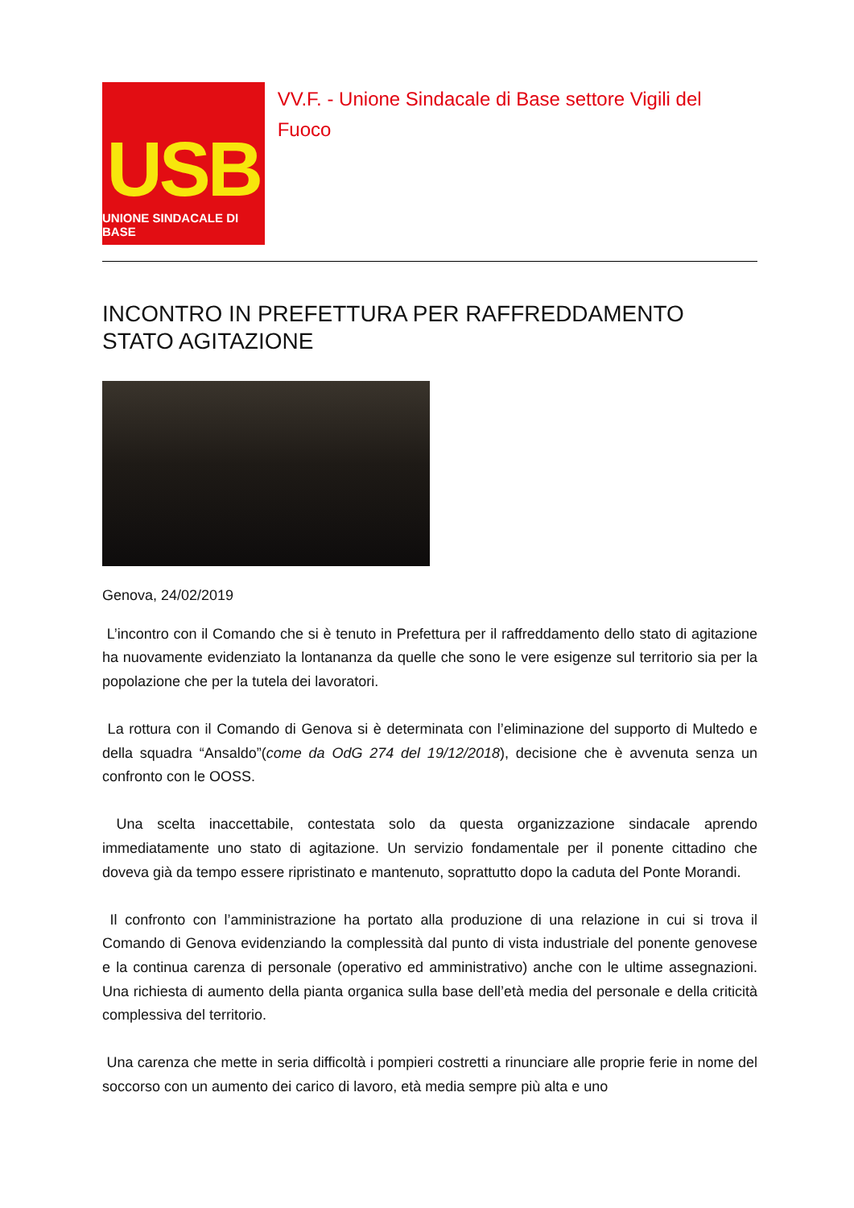USB
UNIONE SINDACALE DI BASE
VV.F. - Unione Sindacale di Base settore Vigili del Fuoco
INCONTRO IN PREFETTURA PER RAFFREDDAMENTO STATO AGITAZIONE
Genova, 24/02/2019
L’incontro con il Comando che si è tenuto in Prefettura per il raffreddamento dello stato di agitazione ha nuovamente evidenziato la lontananza da quelle che sono le vere esigenze sul territorio sia per la popolazione che per la tutela dei lavoratori.
La rottura con il Comando di Genova si è determinata con l’eliminazione del supporto di Multedo e della squadra “Ansaldo”(come da OdG 274 del 19/12/2018), decisione che è avvenuta senza un confronto con le OOSS.
Una scelta inaccettabile, contestata solo da questa organizzazione sindacale aprendo immediatamente uno stato di agitazione. Un servizio fondamentale per il ponente cittadino che doveva già da tempo essere ripristinato e mantenuto, soprattutto dopo la caduta del Ponte Morandi.
Il confronto con l’amministrazione ha portato alla produzione di una relazione in cui si trova il Comando di Genova evidenziando la complessità dal punto di vista industriale del ponente genovese e la continua carenza di personale (operativo ed amministrativo) anche con le ultime assegnazioni. Una richiesta di aumento della pianta organica sulla base dell’età media del personale e della criticità complessiva del territorio.
Una carenza che mette in seria difficoltà i pompieri costretti a rinunciare alle proprie ferie in nome del soccorso con un aumento dei carico di lavoro, età media sempre più alta e uno